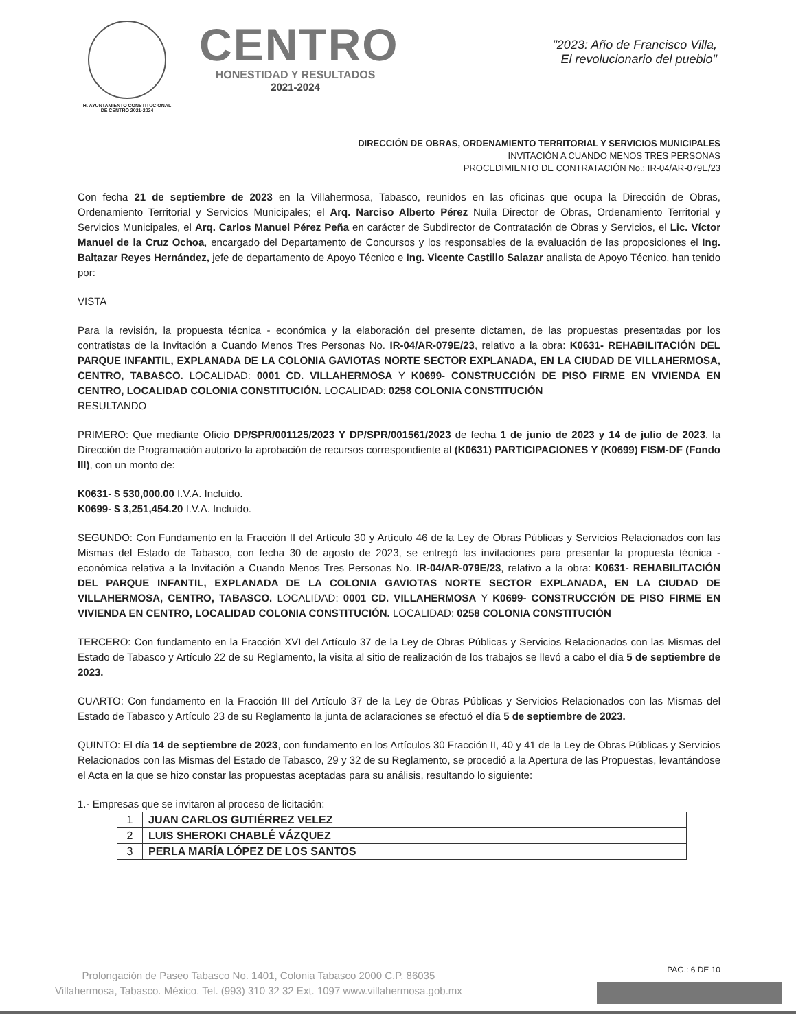H. AYUNTAMIENTO CONSTITUCIONAL
DE CENTRO 2021-2024
CENTRO
HONESTIDAD Y RESULTADOS
2021-2024
"2023: Año de Francisco Villa,
El revolucionario del pueblo"
DIRECCIÓN DE OBRAS, ORDENAMIENTO TERRITORIAL Y SERVICIOS MUNICIPALES
INVITACIÓN A CUANDO MENOS TRES PERSONAS
PROCEDIMIENTO DE CONTRATACIÓN No.: IR-04/AR-079E/23
Con fecha 21 de septiembre de 2023 en la Villahermosa, Tabasco, reunidos en las oficinas que ocupa la Dirección de Obras, Ordenamiento Territorial y Servicios Municipales; el Arq. Narciso Alberto Pérez Nuila Director de Obras, Ordenamiento Territorial y Servicios Municipales, el Arq. Carlos Manuel Pérez Peña en carácter de Subdirector de Contratación de Obras y Servicios, el Lic. Víctor Manuel de la Cruz Ochoa, encargado del Departamento de Concursos y los responsables de la evaluación de las proposiciones el Ing. Baltazar Reyes Hernández, jefe de departamento de Apoyo Técnico e Ing. Vicente Castillo Salazar analista de Apoyo Técnico, han tenido por:
VISTA
Para la revisión, la propuesta técnica - económica y la elaboración del presente dictamen, de las propuestas presentadas por los contratistas de la Invitación a Cuando Menos Tres Personas No. IR-04/AR-079E/23, relativo a la obra: K0631- REHABILITACIÓN DEL PARQUE INFANTIL, EXPLANADA DE LA COLONIA GAVIOTAS NORTE SECTOR EXPLANADA, EN LA CIUDAD DE VILLAHERMOSA, CENTRO, TABASCO. LOCALIDAD: 0001 CD. VILLAHERMOSA Y K0699- CONSTRUCCIÓN DE PISO FIRME EN VIVIENDA EN CENTRO, LOCALIDAD COLONIA CONSTITUCIÓN. LOCALIDAD: 0258 COLONIA CONSTITUCIÓN
RESULTANDO
PRIMERO: Que mediante Oficio DP/SPR/001125/2023 Y DP/SPR/001561/2023 de fecha 1 de junio de 2023 y 14 de julio de 2023, la Dirección de Programación autorizo la aprobación de recursos correspondiente al (K0631) PARTICIPACIONES Y (K0699) FISM-DF (Fondo III), con un monto de:
K0631- $ 530,000.00 I.V.A. Incluido.
K0699- $ 3,251,454.20 I.V.A. Incluido.
SEGUNDO: Con Fundamento en la Fracción II del Artículo 30 y Artículo 46 de la Ley de Obras Públicas y Servicios Relacionados con las Mismas del Estado de Tabasco, con fecha 30 de agosto de 2023, se entregó las invitaciones para presentar la propuesta técnica - económica relativa a la Invitación a Cuando Menos Tres Personas No. IR-04/AR-079E/23, relativo a la obra: K0631- REHABILITACIÓN DEL PARQUE INFANTIL, EXPLANADA DE LA COLONIA GAVIOTAS NORTE SECTOR EXPLANADA, EN LA CIUDAD DE VILLAHERMOSA, CENTRO, TABASCO. LOCALIDAD: 0001 CD. VILLAHERMOSA Y K0699- CONSTRUCCIÓN DE PISO FIRME EN VIVIENDA EN CENTRO, LOCALIDAD COLONIA CONSTITUCIÓN. LOCALIDAD: 0258 COLONIA CONSTITUCIÓN
TERCERO: Con fundamento en la Fracción XVI del Artículo 37 de la Ley de Obras Públicas y Servicios Relacionados con las Mismas del Estado de Tabasco y Artículo 22 de su Reglamento, la visita al sitio de realización de los trabajos se llevó a cabo el día 5 de septiembre de 2023.
CUARTO: Con fundamento en la Fracción III del Artículo 37 de la Ley de Obras Públicas y Servicios Relacionados con las Mismas del Estado de Tabasco y Artículo 23 de su Reglamento la junta de aclaraciones se efectuó el día 5 de septiembre de 2023.
QUINTO: El día 14 de septiembre de 2023, con fundamento en los Artículos 30 Fracción II, 40 y 41 de la Ley de Obras Públicas y Servicios Relacionados con las Mismas del Estado de Tabasco, 29 y 32 de su Reglamento, se procedió a la Apertura de las Propuestas, levantándose el Acta en la que se hizo constar las propuestas aceptadas para su análisis, resultando lo siguiente:
1.- Empresas que se invitaron al proceso de licitación:
| 1 | JUAN CARLOS GUTIÉRREZ VELEZ |
| 2 | LUIS SHEROKI CHABLÉ VÁZQUEZ |
| 3 | PERLA MARÍA LÓPEZ DE LOS SANTOS |
PAG.: 6 DE 10
Prolongación de Paseo Tabasco No. 1401, Colonia Tabasco 2000 C.P. 86035
Villahermosa, Tabasco. México. Tel. (993) 310 32 32 Ext. 1097 www.villahermosa.gob.mx